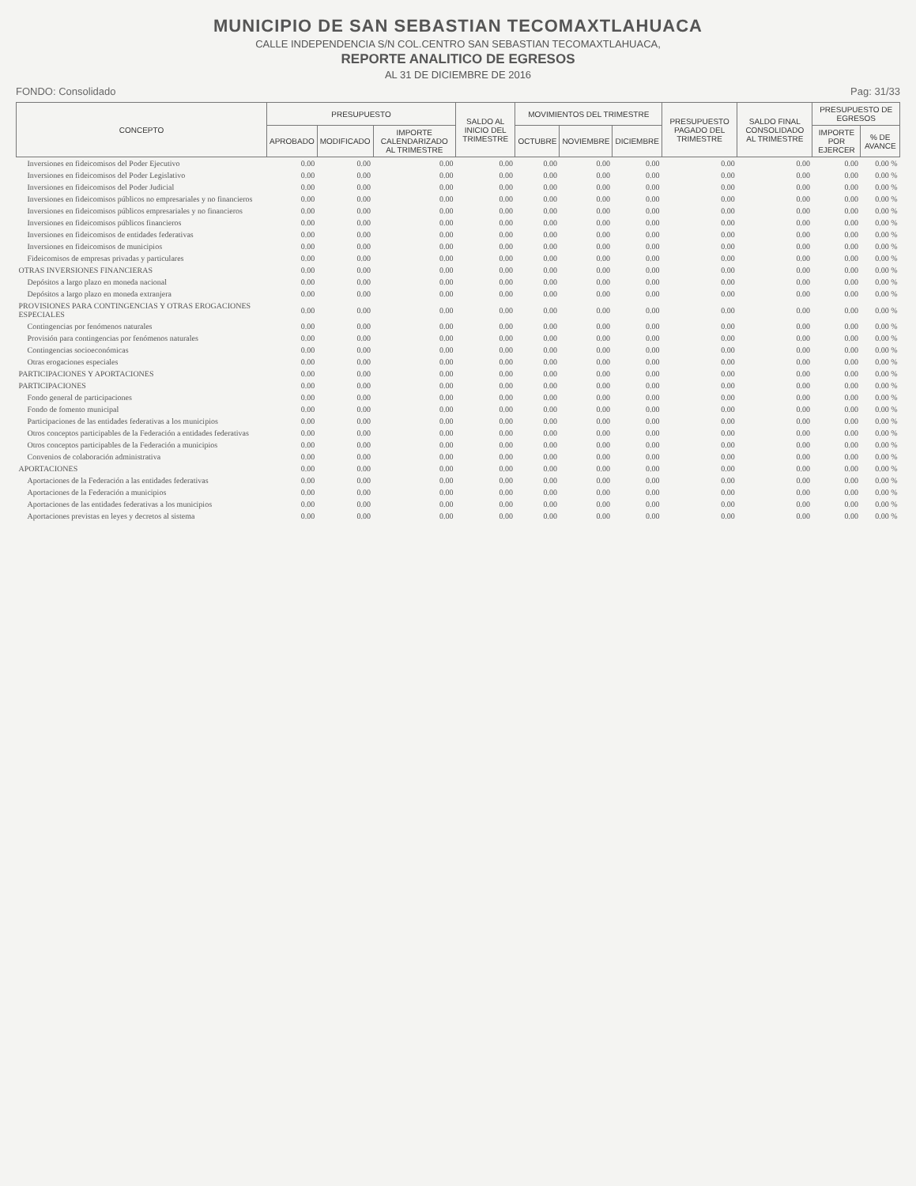MUNICIPIO DE SAN SEBASTIAN TECOMAXTLAHUACA
CALLE INDEPENDENCIA S/N COL.CENTRO SAN SEBASTIAN TECOMAXTLAHUACA,
REPORTE ANALITICO DE EGRESOS
AL 31 DE DICIEMBRE DE 2016
FONDO: Consolidado Pag: 31/33
| CONCEPTO | PRESUPUESTO | | | SALDO AL INICIO DEL TRIMESTRE | MOVIMIENTOS DEL TRIMESTRE | | | PRESUPUESTO PAGADO DEL TRIMESTRE | SALDO FINAL CONSOLIDADO AL TRIMESTRE | PRESUPUESTO DE EGRESOS | |
| --- | --- | --- | --- | --- | --- | --- | --- | --- | --- | --- | --- |
| | APROBADO | MODIFICADO | IMPORTE CALENDARIZADO AL TRIMESTRE | | OCTUBRE | NOVIEMBRE | DICIEMBRE | | | IMPORTE POR EJERCER | % DE AVANCE |
| Inversiones en fideicomisos del Poder Ejecutivo | 0.00 | 0.00 | 0.00 | 0.00 | 0.00 | 0.00 | 0.00 | 0.00 | 0.00 | 0.00 | 0.00 % |
| Inversiones en fideicomisos del Poder Legislativo | 0.00 | 0.00 | 0.00 | 0.00 | 0.00 | 0.00 | 0.00 | 0.00 | 0.00 | 0.00 | 0.00 % |
| Inversiones en fideicomisos del Poder Judicial | 0.00 | 0.00 | 0.00 | 0.00 | 0.00 | 0.00 | 0.00 | 0.00 | 0.00 | 0.00 | 0.00 % |
| Inversiones en fideicomisos públicos no empresariales y no financieros | 0.00 | 0.00 | 0.00 | 0.00 | 0.00 | 0.00 | 0.00 | 0.00 | 0.00 | 0.00 | 0.00 % |
| Inversiones en fideicomisos públicos empresariales y no financieros | 0.00 | 0.00 | 0.00 | 0.00 | 0.00 | 0.00 | 0.00 | 0.00 | 0.00 | 0.00 | 0.00 % |
| Inversiones en fideicomisos públicos financieros | 0.00 | 0.00 | 0.00 | 0.00 | 0.00 | 0.00 | 0.00 | 0.00 | 0.00 | 0.00 | 0.00 % |
| Inversiones en fideicomisos de entidades federativas | 0.00 | 0.00 | 0.00 | 0.00 | 0.00 | 0.00 | 0.00 | 0.00 | 0.00 | 0.00 | 0.00 % |
| Inversiones en fideicomisos de municipios | 0.00 | 0.00 | 0.00 | 0.00 | 0.00 | 0.00 | 0.00 | 0.00 | 0.00 | 0.00 | 0.00 % |
| Fideicomisos de empresas privadas y particulares | 0.00 | 0.00 | 0.00 | 0.00 | 0.00 | 0.00 | 0.00 | 0.00 | 0.00 | 0.00 | 0.00 % |
| OTRAS INVERSIONES FINANCIERAS | 0.00 | 0.00 | 0.00 | 0.00 | 0.00 | 0.00 | 0.00 | 0.00 | 0.00 | 0.00 | 0.00 % |
| Depósitos a largo plazo en moneda nacional | 0.00 | 0.00 | 0.00 | 0.00 | 0.00 | 0.00 | 0.00 | 0.00 | 0.00 | 0.00 | 0.00 % |
| Depósitos a largo plazo en moneda extranjera | 0.00 | 0.00 | 0.00 | 0.00 | 0.00 | 0.00 | 0.00 | 0.00 | 0.00 | 0.00 | 0.00 % |
| PROVISIONES PARA CONTINGENCIAS Y OTRAS EROGACIONES ESPECIALES | 0.00 | 0.00 | 0.00 | 0.00 | 0.00 | 0.00 | 0.00 | 0.00 | 0.00 | 0.00 | 0.00 % |
| Contingencias por fenómenos naturales | 0.00 | 0.00 | 0.00 | 0.00 | 0.00 | 0.00 | 0.00 | 0.00 | 0.00 | 0.00 | 0.00 % |
| Provisión para contingencias por fenómenos naturales | 0.00 | 0.00 | 0.00 | 0.00 | 0.00 | 0.00 | 0.00 | 0.00 | 0.00 | 0.00 | 0.00 % |
| Contingencias socioeconómicas | 0.00 | 0.00 | 0.00 | 0.00 | 0.00 | 0.00 | 0.00 | 0.00 | 0.00 | 0.00 | 0.00 % |
| Otras erogaciones especiales | 0.00 | 0.00 | 0.00 | 0.00 | 0.00 | 0.00 | 0.00 | 0.00 | 0.00 | 0.00 | 0.00 % |
| PARTICIPACIONES Y APORTACIONES | 0.00 | 0.00 | 0.00 | 0.00 | 0.00 | 0.00 | 0.00 | 0.00 | 0.00 | 0.00 | 0.00 % |
| PARTICIPACIONES | 0.00 | 0.00 | 0.00 | 0.00 | 0.00 | 0.00 | 0.00 | 0.00 | 0.00 | 0.00 | 0.00 % |
| Fondo general de participaciones | 0.00 | 0.00 | 0.00 | 0.00 | 0.00 | 0.00 | 0.00 | 0.00 | 0.00 | 0.00 | 0.00 % |
| Fondo de fomento municipal | 0.00 | 0.00 | 0.00 | 0.00 | 0.00 | 0.00 | 0.00 | 0.00 | 0.00 | 0.00 | 0.00 % |
| Participaciones de las entidades federativas a los municipios | 0.00 | 0.00 | 0.00 | 0.00 | 0.00 | 0.00 | 0.00 | 0.00 | 0.00 | 0.00 | 0.00 % |
| Otros conceptos participables de la Federación a entidades federativas | 0.00 | 0.00 | 0.00 | 0.00 | 0.00 | 0.00 | 0.00 | 0.00 | 0.00 | 0.00 | 0.00 % |
| Otros conceptos participables de la Federación a municipios | 0.00 | 0.00 | 0.00 | 0.00 | 0.00 | 0.00 | 0.00 | 0.00 | 0.00 | 0.00 | 0.00 % |
| Convenios de colaboración administrativa | 0.00 | 0.00 | 0.00 | 0.00 | 0.00 | 0.00 | 0.00 | 0.00 | 0.00 | 0.00 | 0.00 % |
| APORTACIONES | 0.00 | 0.00 | 0.00 | 0.00 | 0.00 | 0.00 | 0.00 | 0.00 | 0.00 | 0.00 | 0.00 % |
| Aportaciones de la Federación a las entidades federativas | 0.00 | 0.00 | 0.00 | 0.00 | 0.00 | 0.00 | 0.00 | 0.00 | 0.00 | 0.00 | 0.00 % |
| Aportaciones de la Federación a municipios | 0.00 | 0.00 | 0.00 | 0.00 | 0.00 | 0.00 | 0.00 | 0.00 | 0.00 | 0.00 | 0.00 % |
| Aportaciones de las entidades federativas a los municipios | 0.00 | 0.00 | 0.00 | 0.00 | 0.00 | 0.00 | 0.00 | 0.00 | 0.00 | 0.00 | 0.00 % |
| Aportaciones previstas en leyes y decretos al sistema | 0.00 | 0.00 | 0.00 | 0.00 | 0.00 | 0.00 | 0.00 | 0.00 | 0.00 | 0.00 | 0.00 % |